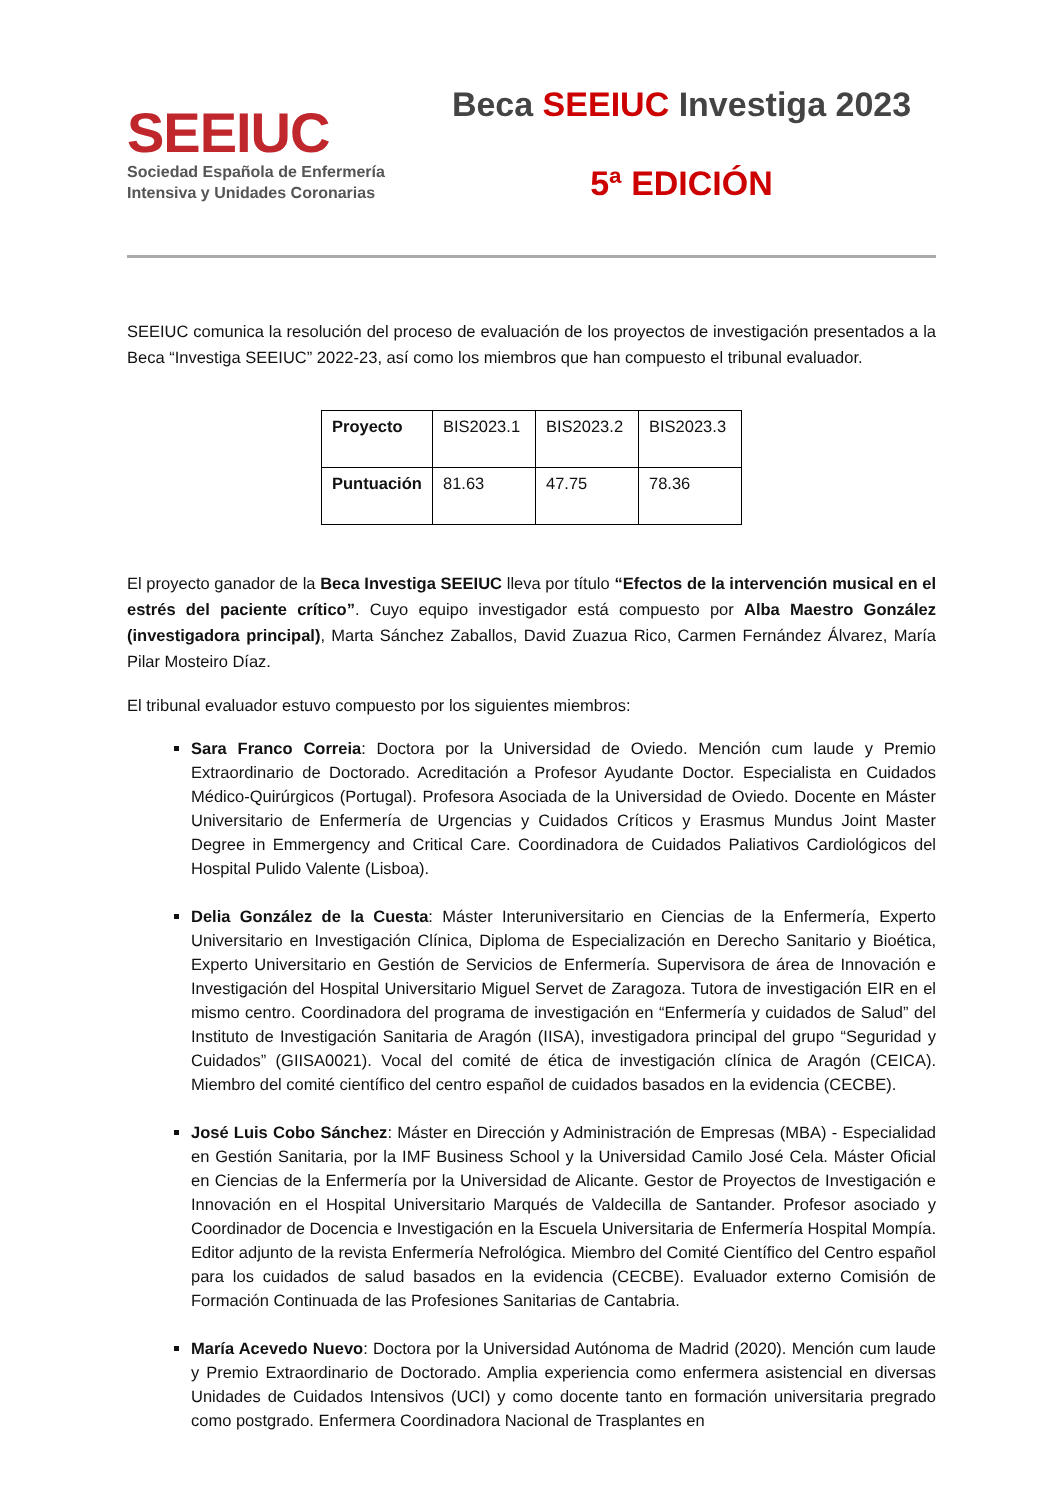SEEIUC
Sociedad Española de Enfermería
Intensiva y Unidades Coronarias
Beca SEEIUC Investiga 2023
5ª EDICIÓN
SEEIUC comunica la resolución del proceso de evaluación de los proyectos de investigación presentados a la Beca “Investiga SEEIUC” 2022-23, así como los miembros que han compuesto el tribunal evaluador.
| Proyecto | BIS2023.1 | BIS2023.2 | BIS2023.3 |
| Puntuación | 81.63 | 47.75 | 78.36 |
El proyecto ganador de la Beca Investiga SEEIUC lleva por título “Efectos de la intervención musical en el estrés del paciente crítico”. Cuyo equipo investigador está compuesto por Alba Maestro González (investigadora principal), Marta Sánchez Zaballos, David Zuazua Rico, Carmen Fernández Álvarez, María Pilar Mosteiro Díaz.
El tribunal evaluador estuvo compuesto por los siguientes miembros:
Sara Franco Correia: Doctora por la Universidad de Oviedo. Mención cum laude y Premio Extraordinario de Doctorado. Acreditación a Profesor Ayudante Doctor. Especialista en Cuidados Médico-Quirúrgicos (Portugal). Profesora Asociada de la Universidad de Oviedo. Docente en Máster Universitario de Enfermería de Urgencias y Cuidados Críticos y Erasmus Mundus Joint Master Degree in Emmergency and Critical Care. Coordinadora de Cuidados Paliativos Cardiológicos del Hospital Pulido Valente (Lisboa).
Delia González de la Cuesta: Máster Interuniversitario en Ciencias de la Enfermería, Experto Universitario en Investigación Clínica, Diploma de Especialización en Derecho Sanitario y Bioética, Experto Universitario en Gestión de Servicios de Enfermería. Supervisora de área de Innovación e Investigación del Hospital Universitario Miguel Servet de Zaragoza. Tutora de investigación EIR en el mismo centro. Coordinadora del programa de investigación en “Enfermería y cuidados de Salud” del Instituto de Investigación Sanitaria de Aragón (IISA), investigadora principal del grupo “Seguridad y Cuidados” (GIISA0021). Vocal del comité de ética de investigación clínica de Aragón (CEICA). Miembro del comité científico del centro español de cuidados basados en la evidencia (CECBE).
José Luis Cobo Sánchez: Máster en Dirección y Administración de Empresas (MBA) - Especialidad en Gestión Sanitaria, por la IMF Business School y la Universidad Camilo José Cela. Máster Oficial en Ciencias de la Enfermería por la Universidad de Alicante. Gestor de Proyectos de Investigación e Innovación en el Hospital Universitario Marqués de Valdecilla de Santander. Profesor asociado y Coordinador de Docencia e Investigación en la Escuela Universitaria de Enfermería Hospital Mompía. Editor adjunto de la revista Enfermería Nefrológica. Miembro del Comité Científico del Centro español para los cuidados de salud basados en la evidencia (CECBE). Evaluador externo Comisión de Formación Continuada de las Profesiones Sanitarias de Cantabria.
María Acevedo Nuevo: Doctora por la Universidad Autónoma de Madrid (2020). Mención cum laude y Premio Extraordinario de Doctorado. Amplia experiencia como enfermera asistencial en diversas Unidades de Cuidados Intensivos (UCI) y como docente tanto en formación universitaria pregrado como postgrado. Enfermera Coordinadora Nacional de Trasplantes en